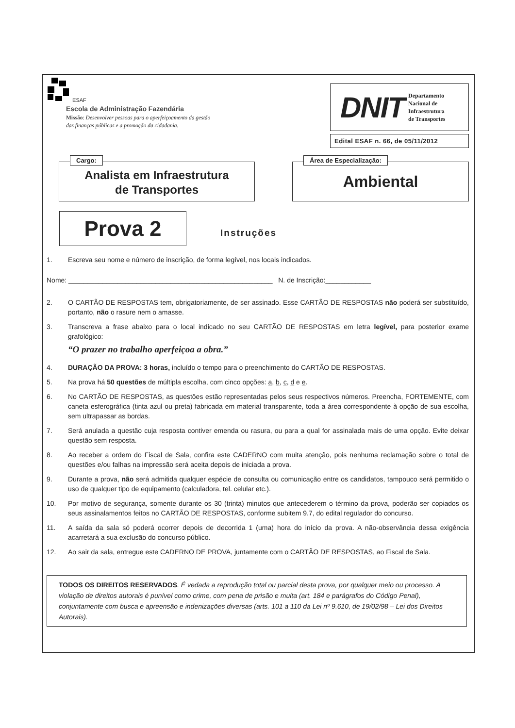ESAF
Escola de Administração Fazendária
Missão: Desenvolver pessoas para o aperfeiçoamento da gestão
das finanças públicas e a promoção da cidadania.
DNIT Departamento
Nacional de
Infraestrutura
de Transportes
Edital ESAF n. 66, de 05/11/2012
Cargo:
Analista em Infraestrutura
de Transportes
Área de Especialização:
Ambiental
Prova 2
Instruções
1. Escreva seu nome e número de inscrição, de forma legível, nos locais indicados.
Nome: ______________________________________________________ N. de Inscrição:____________
2. O CARTÃO DE RESPOSTAS tem, obrigatoriamente, de ser assinado. Esse CARTÃO DE RESPOSTAS não poderá ser substituído, portanto, não o rasure nem o amasse.
3. Transcreva a frase abaixo para o local indicado no seu CARTÃO DE RESPOSTAS em letra legível, para posterior exame grafológico:
“O prazer no trabalho aperfeiçoa a obra.”
4. DURAÇÃO DA PROVA: 3 horas, incluído o tempo para o preenchimento do CARTÃO DE RESPOSTAS.
5. Na prova há 50 questões de múltipla escolha, com cinco opções: a, b, c, d e e.
6. No CARTÃO DE RESPOSTAS, as questões estão representadas pelos seus respectivos números. Preencha, FORTEMENTE, com caneta esferográfica (tinta azul ou preta) fabricada em material transparente, toda a área correspondente à opção de sua escolha, sem ultrapassar as bordas.
7. Será anulada a questão cuja resposta contiver emenda ou rasura, ou para a qual for assinalada mais de uma opção. Evite deixar questão sem resposta.
8. Ao receber a ordem do Fiscal de Sala, confira este CADERNO com muita atenção, pois nenhuma reclamação sobre o total de questões e/ou falhas na impressão será aceita depois de iniciada a prova.
9. Durante a prova, não será admitida qualquer espécie de consulta ou comunicação entre os candidatos, tampouco será permitido o uso de qualquer tipo de equipamento (calculadora, tel. celular etc.).
10. Por motivo de segurança, somente durante os 30 (trinta) minutos que antecederem o término da prova, poderão ser copiados os seus assinalamentos feitos no CARTÃO DE RESPOSTAS, conforme subitem 9.7, do edital regulador do concurso.
11. A saída da sala só poderá ocorrer depois de decorrida 1 (uma) hora do início da prova. A não-observância dessa exigência acarretará a sua exclusão do concurso público.
12. Ao sair da sala, entregue este CADERNO DE PROVA, juntamente com o CARTÃO DE RESPOSTAS, ao Fiscal de Sala.
TODOS OS DIREITOS RESERVADOS. É vedada a reprodução total ou parcial desta prova, por qualquer meio ou processo. A violação de direitos autorais é punível como crime, com pena de prisão e multa (art. 184 e parágrafos do Código Penal), conjuntamente com busca e apreensão e indenizações diversas (arts. 101 a 110 da Lei nº 9.610, de 19/02/98 – Lei dos Direitos Autorais).